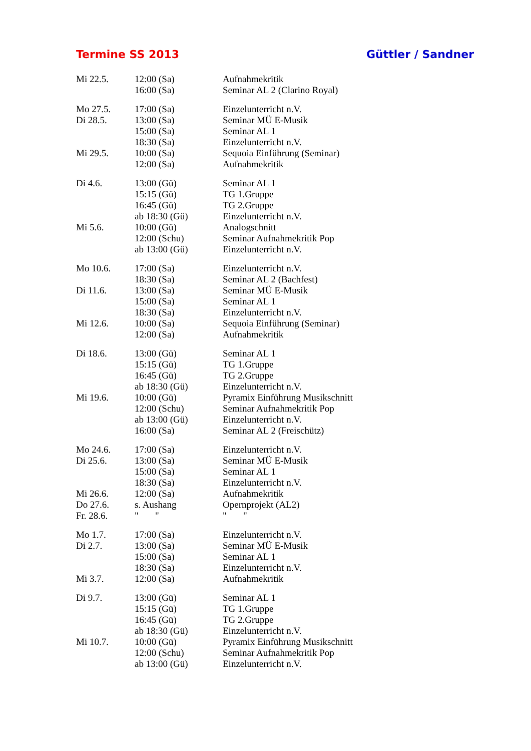Termine SS 2013 Güttler / Sandner
| Mi 22.5. | 12:00 (Sa) | Aufnahmekritik |
| | 16:00 (Sa) | Seminar AL 2 (Clarino Royal) |
| Mo 27.5. | 17:00 (Sa) | Einzelunterricht n.V. |
| Di 28.5. | 13:00 (Sa) | Seminar MÜ E-Musik |
| | 15:00 (Sa) | Seminar AL 1 |
| | 18:30 (Sa) | Einzelunterricht n.V. |
| Mi 29.5. | 10:00 (Sa) | Sequoia Einführung (Seminar) |
| | 12:00 (Sa) | Aufnahmekritik |
| Di 4.6. | 13:00 (Gü) | Seminar AL 1 |
| | 15:15 (Gü) | TG 1.Gruppe |
| | 16:45 (Gü) | TG 2.Gruppe |
| | ab 18:30 (Gü) | Einzelunterricht n.V. |
| Mi 5.6. | 10:00 (Gü) | Analogschnitt |
| | 12:00 (Schu) | Seminar Aufnahmekritik Pop |
| | ab 13:00 (Gü) | Einzelunterricht n.V. |
| Mo 10.6. | 17:00 (Sa) | Einzelunterricht n.V. |
| | 18:30 (Sa) | Seminar AL 2 (Bachfest) |
| Di 11.6. | 13:00 (Sa) | Seminar MÜ E-Musik |
| | 15:00 (Sa) | Seminar AL 1 |
| | 18:30 (Sa) | Einzelunterricht n.V. |
| Mi 12.6. | 10:00 (Sa) | Sequoia Einführung (Seminar) |
| | 12:00 (Sa) | Aufnahmekritik |
| Di 18.6. | 13:00 (Gü) | Seminar AL 1 |
| | 15:15 (Gü) | TG 1.Gruppe |
| | 16:45 (Gü) | TG 2.Gruppe |
| | ab 18:30 (Gü) | Einzelunterricht n.V. |
| Mi 19.6. | 10:00 (Gü) | Pyramix Einführung Musikschnitt |
| | 12:00 (Schu) | Seminar Aufnahmekritik Pop |
| | ab 13:00 (Gü) | Einzelunterricht n.V. |
| | 16:00 (Sa) | Seminar AL 2 (Freischütz) |
| Mo 24.6. | 17:00 (Sa) | Einzelunterricht n.V. |
| Di 25.6. | 13:00 (Sa) | Seminar MÜ E-Musik |
| | 15:00 (Sa) | Seminar AL 1 |
| | 18:30 (Sa) | Einzelunterricht n.V. |
| Mi 26.6. | 12:00 (Sa) | Aufnahmekritik |
| Do 27.6. | s. Aushang | Opernprojekt (AL2) |
| Fr. 28.6. | " " | " " |
| Mo 1.7. | 17:00 (Sa) | Einzelunterricht n.V. |
| Di 2.7. | 13:00 (Sa) | Seminar MÜ E-Musik |
| | 15:00 (Sa) | Seminar AL 1 |
| | 18:30 (Sa) | Einzelunterricht n.V. |
| Mi 3.7. | 12:00 (Sa) | Aufnahmekritik |
| Di 9.7. | 13:00 (Gü) | Seminar AL 1 |
| | 15:15 (Gü) | TG 1.Gruppe |
| | 16:45 (Gü) | TG 2.Gruppe |
| | ab 18:30 (Gü) | Einzelunterricht n.V. |
| Mi 10.7. | 10:00 (Gü) | Pyramix Einführung Musikschnitt |
| | 12:00 (Schu) | Seminar Aufnahmekritik Pop |
| | ab 13:00 (Gü) | Einzelunterricht n.V. |